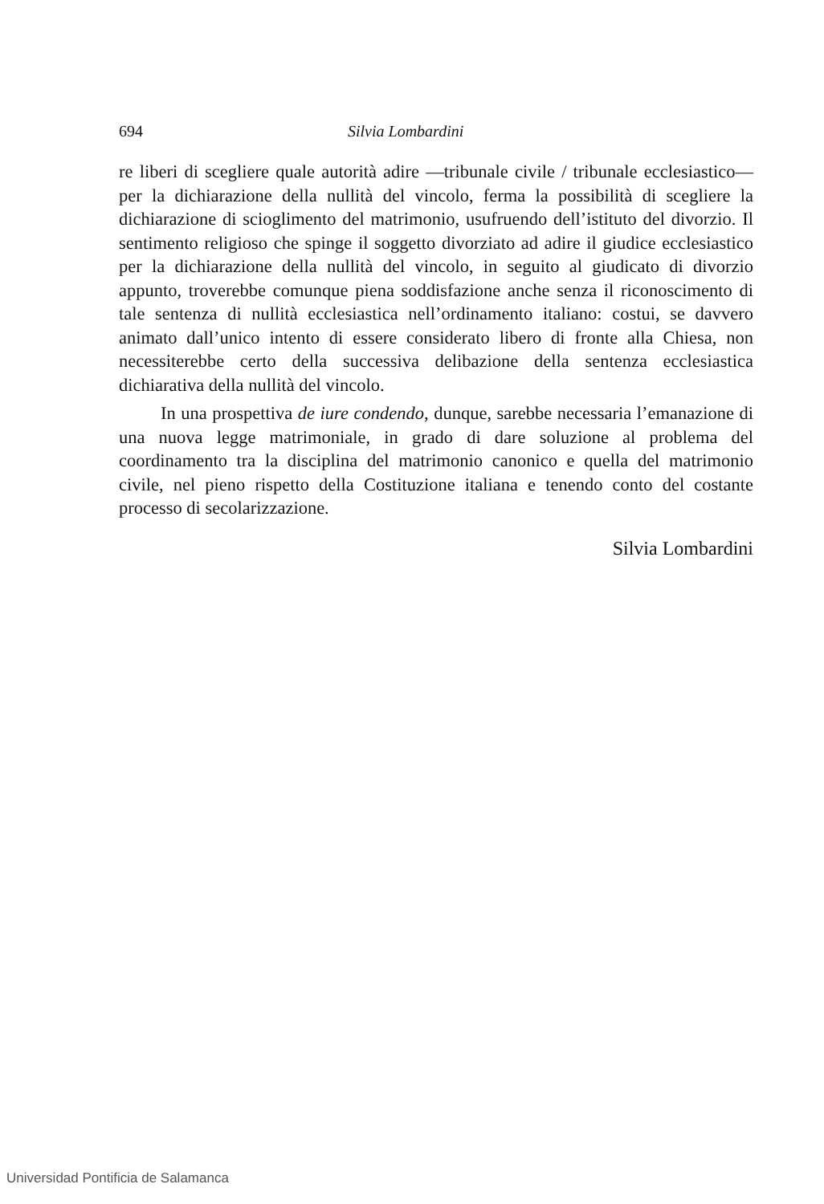694 Silvia Lombardini
re liberi di scegliere quale autorità adire —tribunale civile / tribunale ecclesiastico— per la dichiarazione della nullità del vincolo, ferma la possibilità di scegliere la dichiarazione di scioglimento del matrimonio, usufruendo dell’istituto del divorzio. Il sentimento religioso che spinge il soggetto divorziato ad adire il giudice ecclesiastico per la dichiarazione della nullità del vincolo, in seguito al giudicato di divorzio appunto, troverebbe comunque piena soddisfazione anche senza il riconoscimento di tale sentenza di nullità ecclesiastica nell’ordinamento italiano: costui, se davvero animato dall’unico intento di essere considerato libero di fronte alla Chiesa, non necessiterebbe certo della successiva delibazione della sentenza ecclesiastica dichiarativa della nullità del vincolo.
In una prospettiva de iure condendo, dunque, sarebbe necessaria l’emanazione di una nuova legge matrimoniale, in grado di dare soluzione al problema del coordinamento tra la disciplina del matrimonio canonico e quella del matrimonio civile, nel pieno rispetto della Costituzione italiana e tenendo conto del costante processo di secolarizzazione.
Silvia Lombardini
Universidad Pontificia de Salamanca